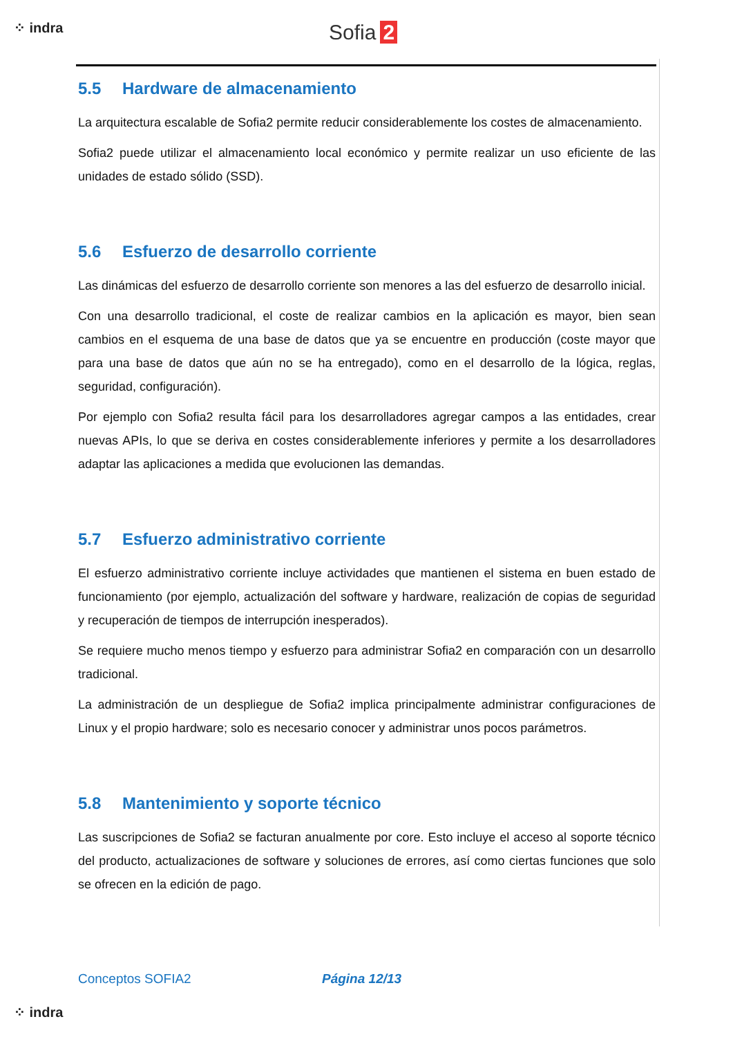⁘ indra Sofia 2
5.5 Hardware de almacenamiento
La arquitectura escalable de Sofia2 permite reducir considerablemente los costes de almacenamiento.
Sofia2 puede utilizar el almacenamiento local económico y permite realizar un uso eficiente de las unidades de estado sólido (SSD).
5.6 Esfuerzo de desarrollo corriente
Las dinámicas del esfuerzo de desarrollo corriente son menores a las del esfuerzo de desarrollo inicial.
Con una desarrollo tradicional, el coste de realizar cambios en la aplicación es mayor, bien sean cambios en el esquema de una base de datos que ya se encuentre en producción (coste mayor que para una base de datos que aún no se ha entregado), como en el desarrollo de la lógica, reglas, seguridad, configuración).
Por ejemplo con Sofia2 resulta fácil para los desarrolladores agregar campos a las entidades, crear nuevas APIs, lo que se deriva en costes considerablemente inferiores y permite a los desarrolladores adaptar las aplicaciones a medida que evolucionen las demandas.
5.7 Esfuerzo administrativo corriente
El esfuerzo administrativo corriente incluye actividades que mantienen el sistema en buen estado de funcionamiento (por ejemplo, actualización del software y hardware, realización de copias de seguridad y recuperación de tiempos de interrupción inesperados).
Se requiere mucho menos tiempo y esfuerzo para administrar Sofia2 en comparación con un desarrollo tradicional.
La administración de un despliegue de Sofia2 implica principalmente administrar configuraciones de Linux y el propio hardware; solo es necesario conocer y administrar unos pocos parámetros.
5.8 Mantenimiento y soporte técnico
Las suscripciones de Sofia2 se facturan anualmente por core. Esto incluye el acceso al soporte técnico del producto, actualizaciones de software y soluciones de errores, así como ciertas funciones que solo se ofrecen en la edición de pago.
Conceptos SOFIA2 Página 12/13
⁘ indra